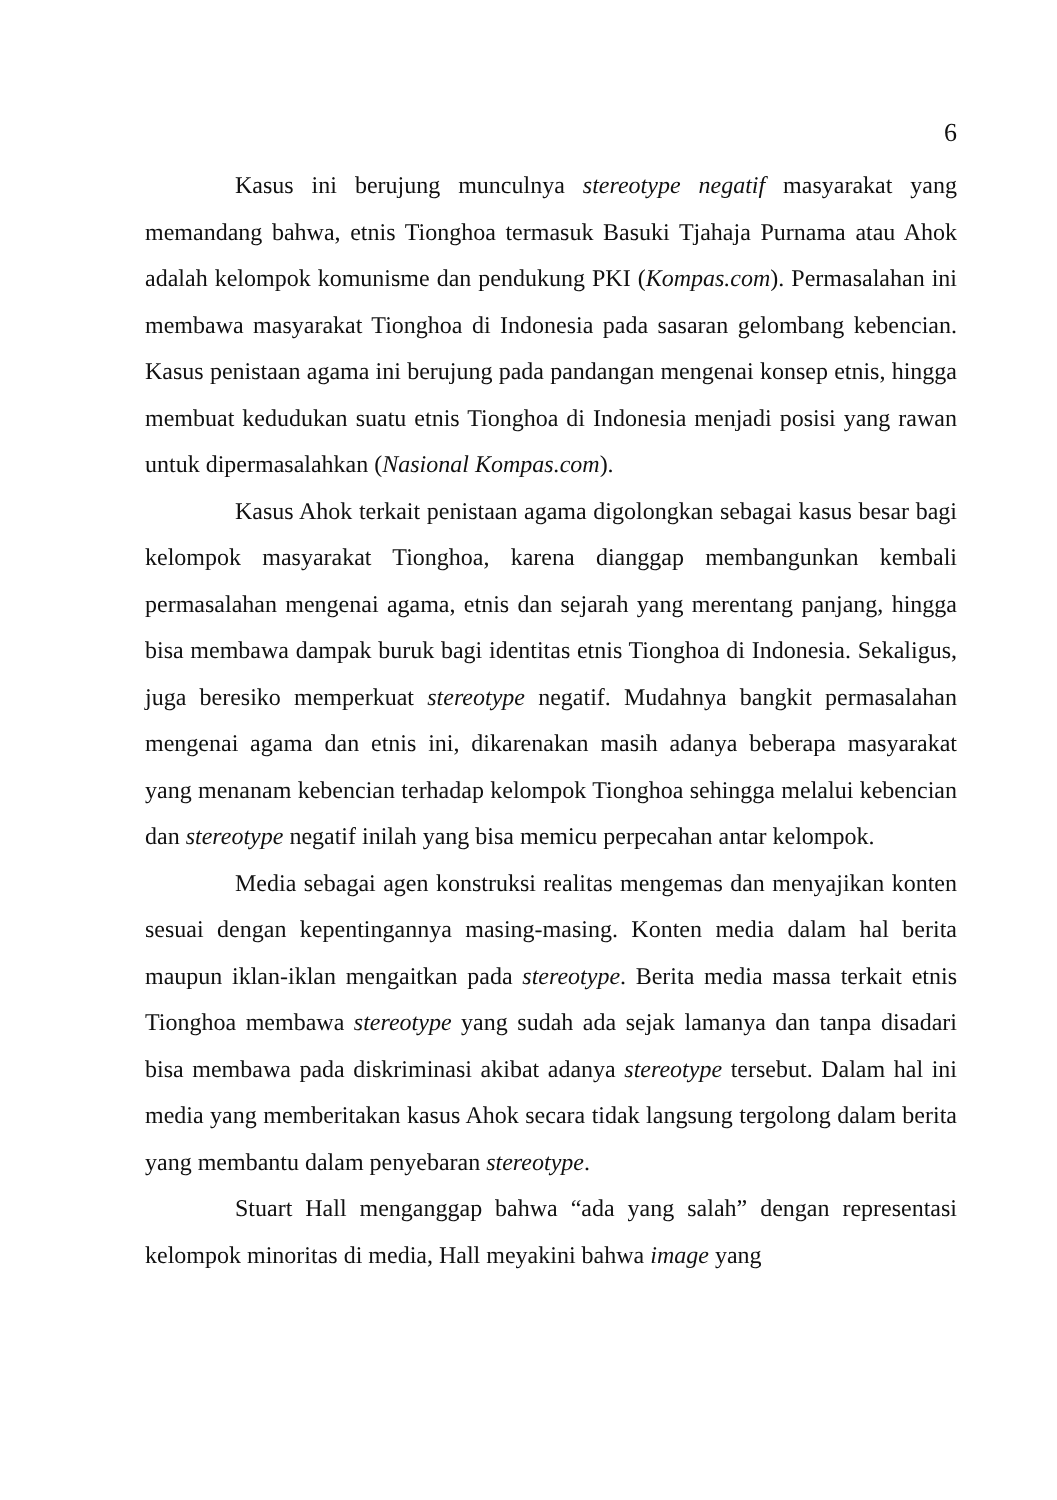6
Kasus ini berujung munculnya stereotype negatif masyarakat yang memandang bahwa, etnis Tionghoa termasuk Basuki Tjahaja Purnama atau Ahok adalah kelompok komunisme dan pendukung PKI (Kompas.com). Permasalahan ini membawa masyarakat Tionghoa di Indonesia pada sasaran gelombang kebencian. Kasus penistaan agama ini berujung pada pandangan mengenai konsep etnis, hingga membuat kedudukan suatu etnis Tionghoa di Indonesia menjadi posisi yang rawan untuk dipermasalahkan (Nasional Kompas.com).
Kasus Ahok terkait penistaan agama digolongkan sebagai kasus besar bagi kelompok masyarakat Tionghoa, karena dianggap membangunkan kembali permasalahan mengenai agama, etnis dan sejarah yang merentang panjang, hingga bisa membawa dampak buruk bagi identitas etnis Tionghoa di Indonesia. Sekaligus, juga beresiko memperkuat stereotype negatif. Mudahnya bangkit permasalahan mengenai agama dan etnis ini, dikarenakan masih adanya beberapa masyarakat yang menanam kebencian terhadap kelompok Tionghoa sehingga melalui kebencian dan stereotype negatif inilah yang bisa memicu perpecahan antar kelompok.
Media sebagai agen konstruksi realitas mengemas dan menyajikan konten sesuai dengan kepentingannya masing-masing. Konten media dalam hal berita maupun iklan-iklan mengaitkan pada stereotype. Berita media massa terkait etnis Tionghoa membawa stereotype yang sudah ada sejak lamanya dan tanpa disadari bisa membawa pada diskriminasi akibat adanya stereotype tersebut. Dalam hal ini media yang memberitakan kasus Ahok secara tidak langsung tergolong dalam berita yang membantu dalam penyebaran stereotype.
Stuart Hall menganggap bahwa “ada yang salah” dengan representasi kelompok minoritas di media, Hall meyakini bahwa image yang